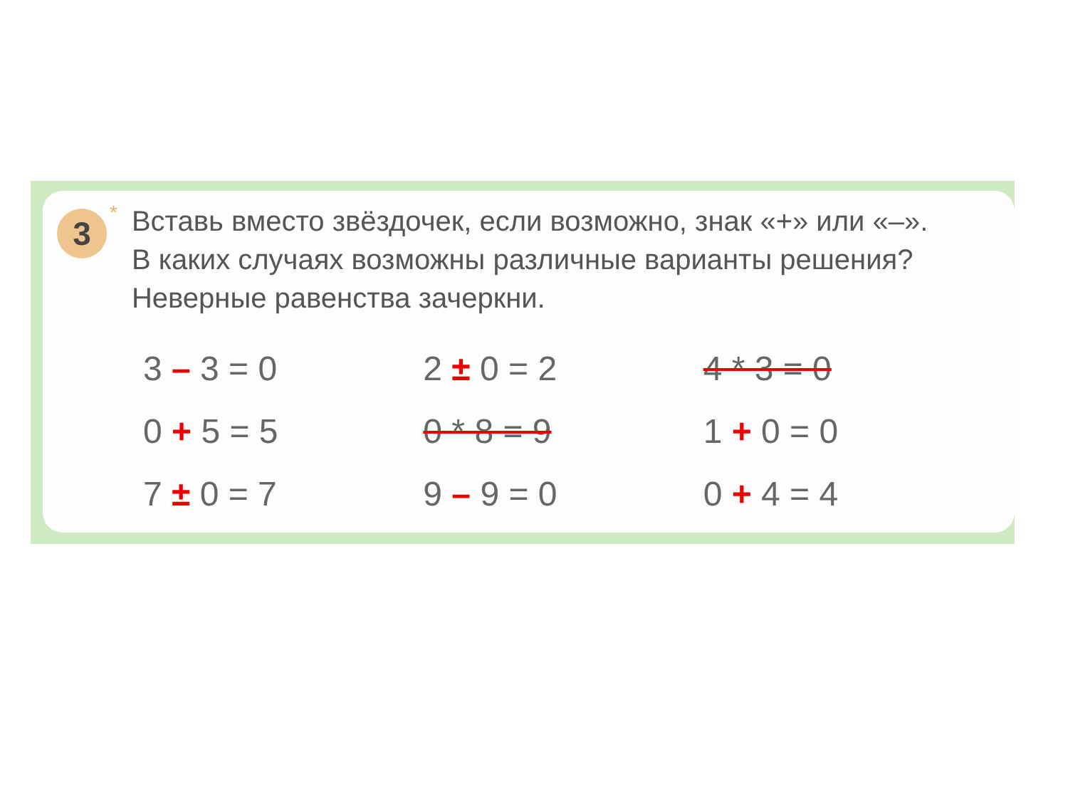3
*
Вставь вместо звёздочек, если возможно, знак «+» или «–». В каких случаях возможны различные варианты решения? Неверные равенства зачеркни.
| 3 – 3 = 0 | 2 ± 0 = 2 | 4 * 3 = 0 |
| 0 + 5 = 5 | 0 * 8 = 9 | 1 + 0 = 0 |
| 7 ± 0 = 7 | 9 – 9 = 0 | 0 + 4 = 4 |